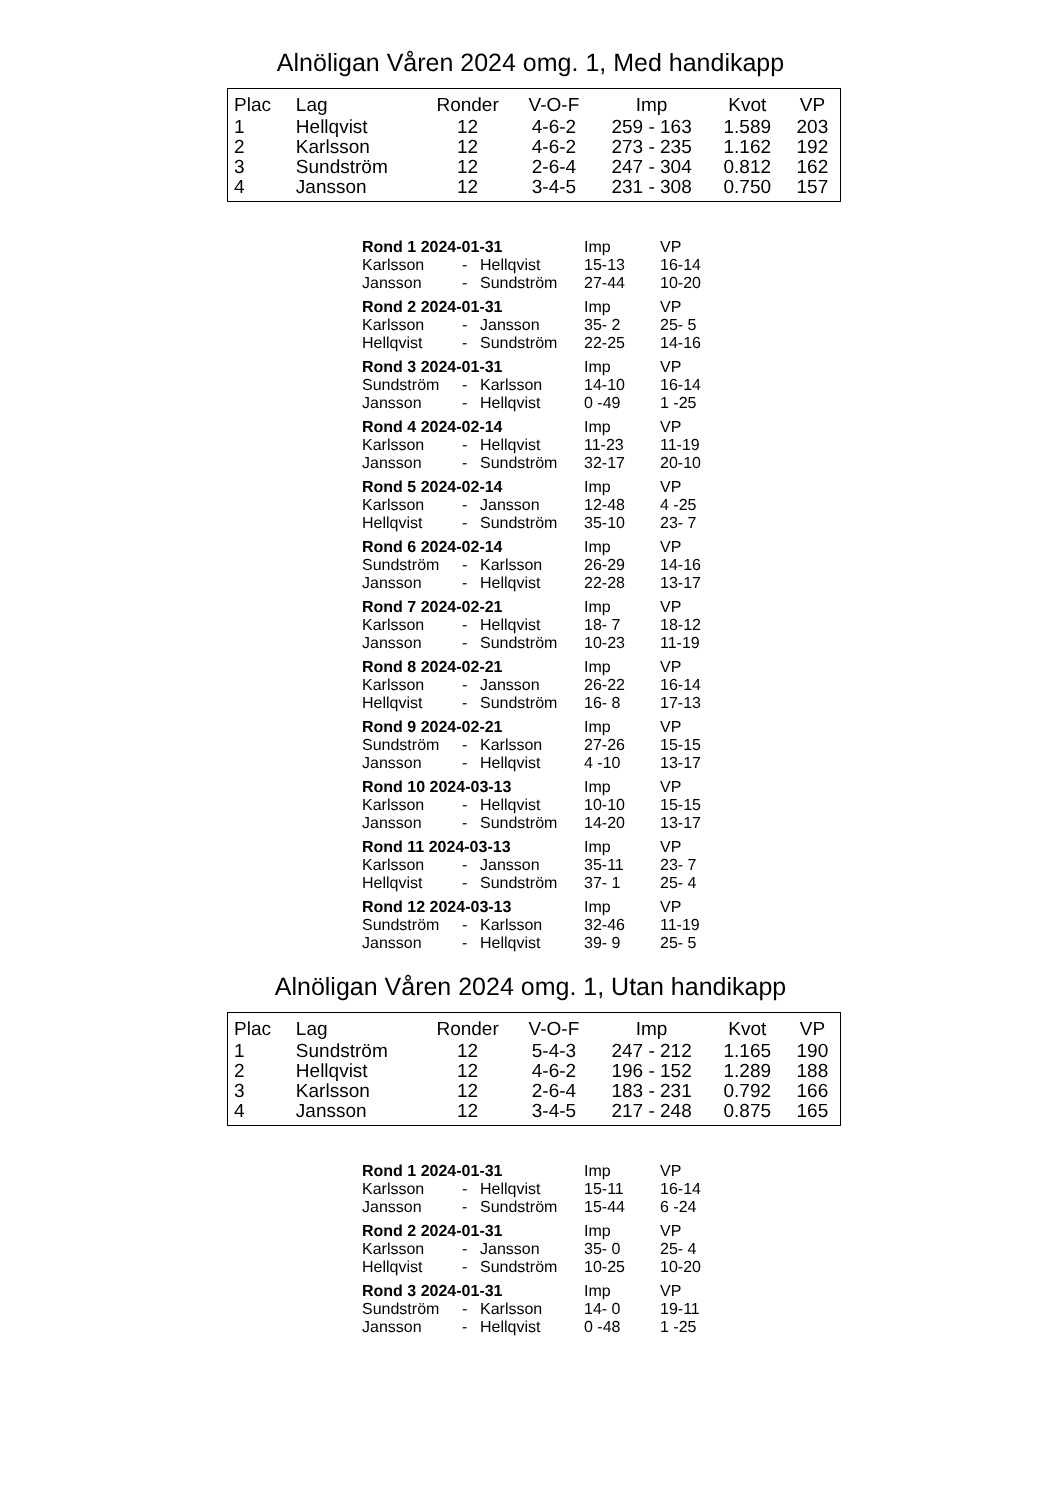Alnöligan Våren 2024 omg. 1, Med handikapp
| Plac | Lag | Ronder | V-O-F | Imp | Kvot | VP |
| --- | --- | --- | --- | --- | --- | --- |
| 1 | Hellqvist | 12 | 4-6-2 | 259 - 163 | 1.589 | 203 |
| 2 | Karlsson | 12 | 4-6-2 | 273 - 235 | 1.162 | 192 |
| 3 | Sundström | 12 | 2-6-4 | 247 - 304 | 0.812 | 162 |
| 4 | Jansson | 12 | 3-4-5 | 231 - 308 | 0.750 | 157 |
| Rond 1 2024-01-31 | | | Imp | VP |
| Karlsson | - | Hellqvist | 15-13 | 16-14 |
| Jansson | - | Sundström | 27-44 | 10-20 |
| Rond 2 2024-01-31 | | | Imp | VP |
| Karlsson | - | Jansson | 35- 2 | 25- 5 |
| Hellqvist | - | Sundström | 22-25 | 14-16 |
| Rond 3 2024-01-31 | | | Imp | VP |
| Sundström | - | Karlsson | 14-10 | 16-14 |
| Jansson | - | Hellqvist | 0 -49 | 1 -25 |
| Rond 4 2024-02-14 | | | Imp | VP |
| Karlsson | - | Hellqvist | 11-23 | 11-19 |
| Jansson | - | Sundström | 32-17 | 20-10 |
| Rond 5 2024-02-14 | | | Imp | VP |
| Karlsson | - | Jansson | 12-48 | 4 -25 |
| Hellqvist | - | Sundström | 35-10 | 23- 7 |
| Rond 6 2024-02-14 | | | Imp | VP |
| Sundström | - | Karlsson | 26-29 | 14-16 |
| Jansson | - | Hellqvist | 22-28 | 13-17 |
| Rond 7 2024-02-21 | | | Imp | VP |
| Karlsson | - | Hellqvist | 18- 7 | 18-12 |
| Jansson | - | Sundström | 10-23 | 11-19 |
| Rond 8 2024-02-21 | | | Imp | VP |
| Karlsson | - | Jansson | 26-22 | 16-14 |
| Hellqvist | - | Sundström | 16- 8 | 17-13 |
| Rond 9 2024-02-21 | | | Imp | VP |
| Sundström | - | Karlsson | 27-26 | 15-15 |
| Jansson | - | Hellqvist | 4 -10 | 13-17 |
| Rond 10 2024-03-13 | | | Imp | VP |
| Karlsson | - | Hellqvist | 10-10 | 15-15 |
| Jansson | - | Sundström | 14-20 | 13-17 |
| Rond 11 2024-03-13 | | | Imp | VP |
| Karlsson | - | Jansson | 35-11 | 23- 7 |
| Hellqvist | - | Sundström | 37- 1 | 25- 4 |
| Rond 12 2024-03-13 | | | Imp | VP |
| Sundström | - | Karlsson | 32-46 | 11-19 |
| Jansson | - | Hellqvist | 39- 9 | 25- 5 |
Alnöligan Våren 2024 omg. 1, Utan handikapp
| Plac | Lag | Ronder | V-O-F | Imp | Kvot | VP |
| --- | --- | --- | --- | --- | --- | --- |
| 1 | Sundström | 12 | 5-4-3 | 247 - 212 | 1.165 | 190 |
| 2 | Hellqvist | 12 | 4-6-2 | 196 - 152 | 1.289 | 188 |
| 3 | Karlsson | 12 | 2-6-4 | 183 - 231 | 0.792 | 166 |
| 4 | Jansson | 12 | 3-4-5 | 217 - 248 | 0.875 | 165 |
| Rond 1 2024-01-31 | | | Imp | VP |
| Karlsson | - | Hellqvist | 15-11 | 16-14 |
| Jansson | - | Sundström | 15-44 | 6 -24 |
| Rond 2 2024-01-31 | | | Imp | VP |
| Karlsson | - | Jansson | 35- 0 | 25- 4 |
| Hellqvist | - | Sundström | 10-25 | 10-20 |
| Rond 3 2024-01-31 | | | Imp | VP |
| Sundström | - | Karlsson | 14- 0 | 19-11 |
| Jansson | - | Hellqvist | 0 -48 | 1 -25 |